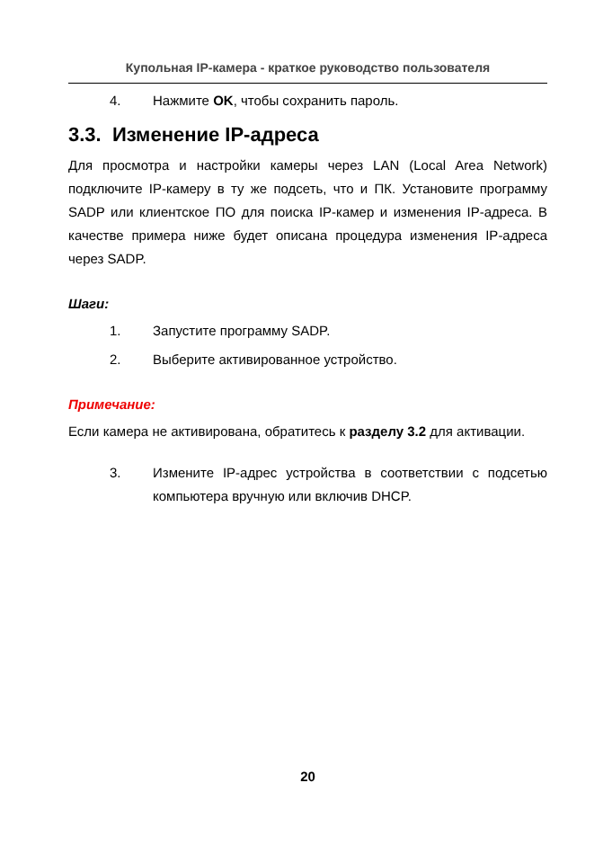Купольная IP-камера - краткое руководство пользователя
4. Нажмите OK, чтобы сохранить пароль.
3.3. Изменение IP-адреса
Для просмотра и настройки камеры через LAN (Local Area Network) подключите IP-камеру в ту же подсеть, что и ПК. Установите программу SADP или клиентское ПО для поиска IP-камер и изменения IP-адреса. В качестве примера ниже будет описана процедура изменения IP-адреса через SADP.
Шаги:
1. Запустите программу SADP.
2. Выберите активированное устройство.
Примечание:
Если камера не активирована, обратитесь к разделу 3.2 для активации.
3. Измените IP-адрес устройства в соответствии с подсетью компьютера вручную или включив DHCP.
20